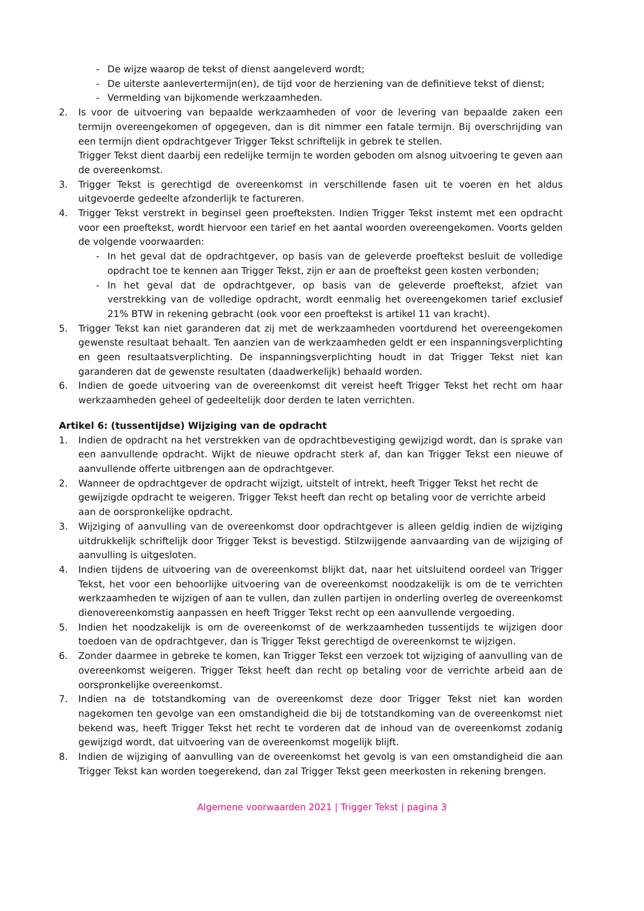- De wijze waarop de tekst of dienst aangeleverd wordt;
- De uiterste aanlevertermijn(en), de tijd voor de herziening van de definitieve tekst of dienst;
- Vermelding van bijkomende werkzaamheden.
2. Is voor de uitvoering van bepaalde werkzaamheden of voor de levering van bepaalde zaken een termijn overeengekomen of opgegeven, dan is dit nimmer een fatale termijn. Bij overschrijding van een termijn dient opdrachtgever Trigger Tekst schriftelijk in gebrek te stellen.
Trigger Tekst dient daarbij een redelijke termijn te worden geboden om alsnog uitvoering te geven aan de overeenkomst.
3. Trigger Tekst is gerechtigd de overeenkomst in verschillende fasen uit te voeren en het aldus uitgevoerde gedeelte afzonderlijk te factureren.
4. Trigger Tekst verstrekt in beginsel geen proefteksten. Indien Trigger Tekst instemt met een opdracht voor een proeftekst, wordt hiervoor een tarief en het aantal woorden overeengekomen. Voorts gelden de volgende voorwaarden:
- In het geval dat de opdrachtgever, op basis van de geleverde proeftekst besluit de volledige opdracht toe te kennen aan Trigger Tekst, zijn er aan de proeftekst geen kosten verbonden;
- In het geval dat de opdrachtgever, op basis van de geleverde proeftekst, afziet van verstrekking van de volledige opdracht, wordt eenmalig het overeengekomen tarief exclusief 21% BTW in rekening gebracht (ook voor een proeftekst is artikel 11 van kracht).
5. Trigger Tekst kan niet garanderen dat zij met de werkzaamheden voortdurend het overeengekomen gewenste resultaat behaalt. Ten aanzien van de werkzaamheden geldt er een inspanningsverplichting en geen resultaatsverplichting. De inspanningsverplichting houdt in dat Trigger Tekst niet kan garanderen dat de gewenste resultaten (daadwerkelijk) behaald worden.
6. Indien de goede uitvoering van de overeenkomst dit vereist heeft Trigger Tekst het recht om haar werkzaamheden geheel of gedeeltelijk door derden te laten verrichten.
Artikel 6: (tussentijdse) Wijziging van de opdracht
1. Indien de opdracht na het verstrekken van de opdrachtbevestiging gewijzigd wordt, dan is sprake van een aanvullende opdracht. Wijkt de nieuwe opdracht sterk af, dan kan Trigger Tekst een nieuwe of aanvullende offerte uitbrengen aan de opdrachtgever.
2. Wanneer de opdrachtgever de opdracht wijzigt, uitstelt of intrekt, heeft Trigger Tekst het recht de gewijzigde opdracht te weigeren. Trigger Tekst heeft dan recht op betaling voor de verrichte arbeid aan de oorspronkelijke opdracht.
3. Wijziging of aanvulling van de overeenkomst door opdrachtgever is alleen geldig indien de wijziging uitdrukkelijk schriftelijk door Trigger Tekst is bevestigd. Stilzwijgende aanvaarding van de wijziging of aanvulling is uitgesloten.
4. Indien tijdens de uitvoering van de overeenkomst blijkt dat, naar het uitsluitend oordeel van Trigger Tekst, het voor een behoorlijke uitvoering van de overeenkomst noodzakelijk is om de te verrichten werkzaamheden te wijzigen of aan te vullen, dan zullen partijen in onderling overleg de overeenkomst dienovereenkomstig aanpassen en heeft Trigger Tekst recht op een aanvullende vergoeding.
5. Indien het noodzakelijk is om de overeenkomst of de werkzaamheden tussentijds te wijzigen door toedoen van de opdrachtgever, dan is Trigger Tekst gerechtigd de overeenkomst te wijzigen.
6. Zonder daarmee in gebreke te komen, kan Trigger Tekst een verzoek tot wijziging of aanvulling van de overeenkomst weigeren. Trigger Tekst heeft dan recht op betaling voor de verrichte arbeid aan de oorspronkelijke overeenkomst.
7. Indien na de totstandkoming van de overeenkomst deze door Trigger Tekst niet kan worden nagekomen ten gevolge van een omstandigheid die bij de totstandkoming van de overeenkomst niet bekend was, heeft Trigger Tekst het recht te vorderen dat de inhoud van de overeenkomst zodanig gewijzigd wordt, dat uitvoering van de overeenkomst mogelijk blijft.
8. Indien de wijziging of aanvulling van de overeenkomst het gevolg is van een omstandigheid die aan Trigger Tekst kan worden toegerekend, dan zal Trigger Tekst geen meerkosten in rekening brengen.
Algemene voorwaarden 2021 | Trigger Tekst | pagina 3